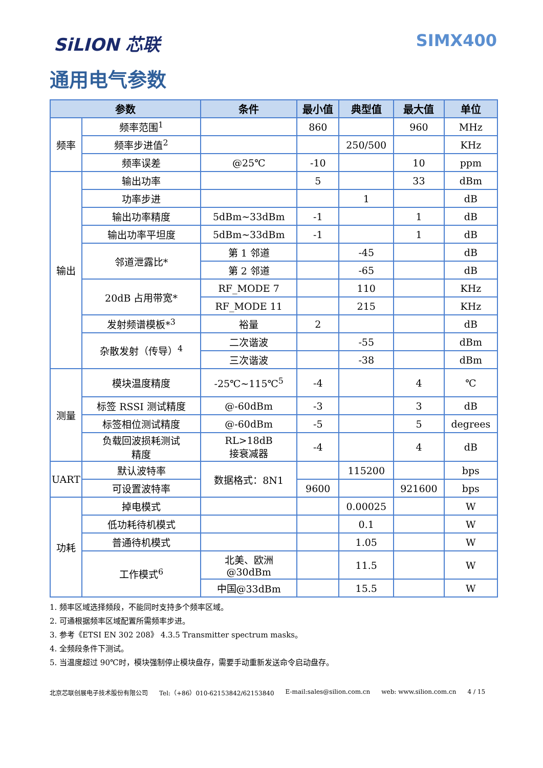SiLION 芯联 SIMX400
通用电气参数
| 参数 | | 条件 | 最小值 | 典型值 | 最大值 | 单位 |
| --- | --- | --- | --- | --- | --- | --- |
| 频率 | 频率范围<sup>1</sup> | | 860 | | 960 | MHz |
| | 频率步进值<sup>2</sup> | | | 250/500 | | KHz |
| | 频率误差 | @25℃ | -10 | | 10 | ppm |
| 输出 | 输出功率 | | 5 | | 33 | dBm |
| | 功率步进 | | | 1 | | dB |
| | 输出功率精度 | 5dBm~33dBm | -1 | | 1 | dB |
| | 输出功率平坦度 | 5dBm~33dBm | -1 | | 1 | dB |
| | 邻道泄露比* | 第 1 邻道 | | -45 | | dB |
| | | 第 2 邻道 | | -65 | | dB |
| | 20dB 占用带宽* | RF_MODE 7 | | 110 | | KHz |
| | | RF_MODE 11 | | 215 | | KHz |
| | 发射频谱模板*<sup>3</sup> | 裕量 | 2 | | | dB |
| | 杂散发射（传导）<sup>4</sup> | 二次谐波 | | -55 | | dBm |
| | | 三次谐波 | | -38 | | dBm |
| 测量 | 模块温度精度 | -25℃~115℃<sup>5</sup> | -4 | | 4 | ℃ |
| | 标签 RSSI 测试精度 | @-60dBm | -3 | | 3 | dB |
| | 标签相位测试精度 | @-60dBm | -5 | | 5 | degrees |
| | 负载回波损耗测试 精度 | RL>18dB 接衰减器 | -4 | | 4 | dB |
| UART | 默认波特率 | 数据格式：8N1 | | 115200 | | bps |
| | 可设置波特率 | | 9600 | | 921600 | bps |
| 功耗 | 掉电模式 | | | 0.00025 | | W |
| | 低功耗待机模式 | | | 0.1 | | W |
| | 普通待机模式 | | | 1.05 | | W |
| | 工作模式<sup>6</sup> | 北美、欧洲 @30dBm | | 11.5 | | W |
| | | 中国@33dBm | | 15.5 | | W |
1. 频率区域选择频段，不能同时支持多个频率区域。
2. 可通根据频率区域配置所需频率步进。
3. 参考《ETSI EN 302 208》 4.3.5 Transmitter spectrum masks。
4. 全频段条件下测试。
5. 当温度超过 90℃时，模块强制停止模块盘存，需要手动重新发送命令启动盘存。
北京芯联创展电子技术股份有限公司 Tel:（+86）010-62153842/62153840 E-mail:sales@silion.com.cn web: www.silion.com.cn 4 / 15